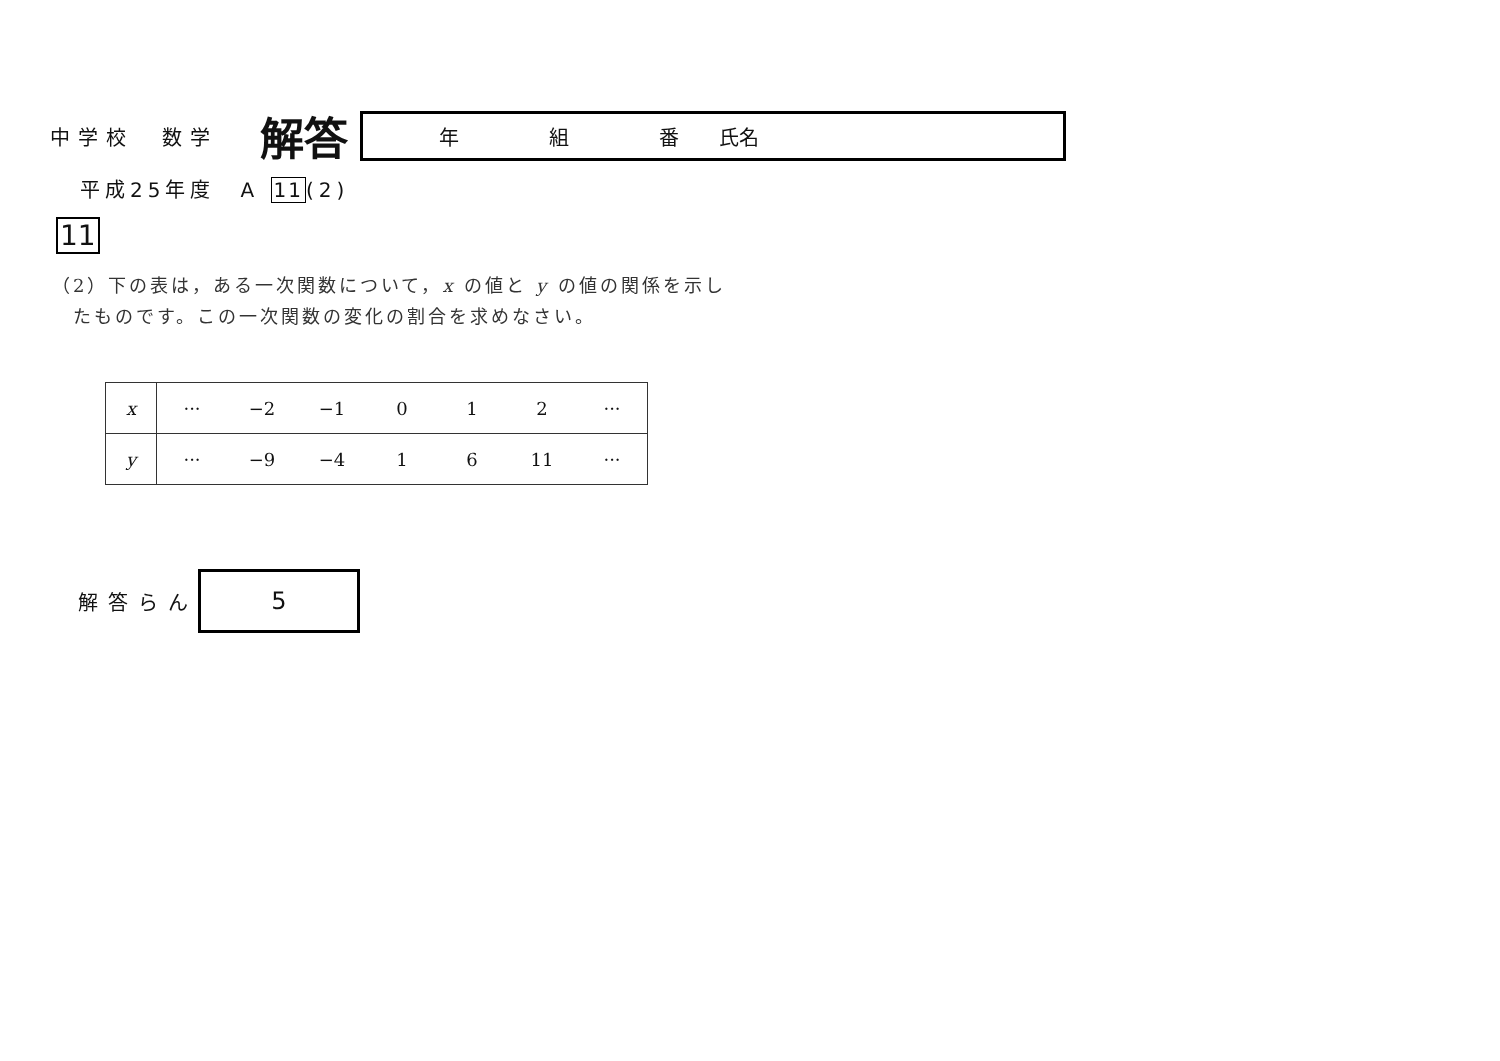中学校　数学
解答
年 組 番 氏名
平成25年度　A 11(2)
11
（2）下の表は，ある一次関数について，x の値と y の値の関係を示し
　たものです。この一次関数の変化の割合を求めなさい。
| x | ··· | −2 | −1 | 0 | 1 | 2 | ··· |
| y | ··· | −9 | −4 | 1 | 6 | 11 | ··· |
解答らん
5